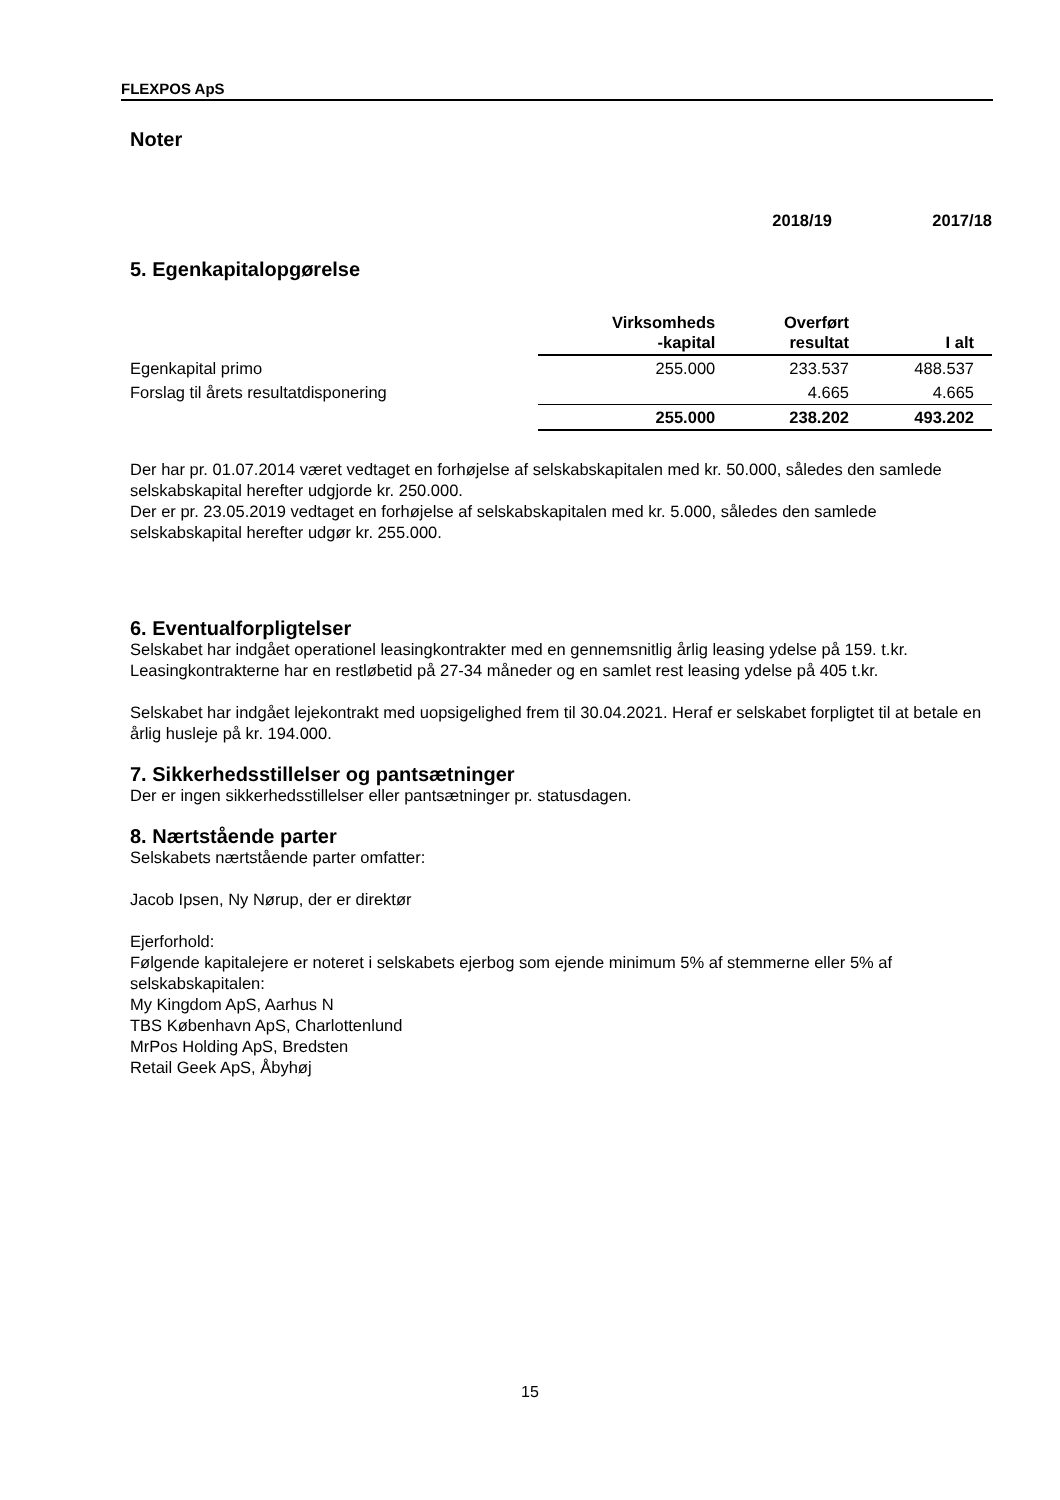FLEXPOS ApS
Noter
2018/19 2017/18
5. Egenkapitalopgørelse
| | Virksomheds -kapital | Overført resultat | I alt |
| Egenkapital primo | 255.000 | 233.537 | 488.537 |
| Forslag til årets resultatdisponering | | 4.665 | 4.665 |
| | 255.000 | 238.202 | 493.202 |
Der har pr. 01.07.2014 været vedtaget en forhøjelse af selskabskapitalen med kr. 50.000, således den samlede selskabskapital herefter udgjorde kr. 250.000.
Der er pr. 23.05.2019 vedtaget en forhøjelse af selskabskapitalen med kr. 5.000, således den samlede selskabskapital herefter udgør kr. 255.000.
6. Eventualforpligtelser
Selskabet har indgået operationel leasingkontrakter med en gennemsnitlig årlig leasing ydelse på 159. t.kr. Leasingkontrakterne har en restløbetid på 27-34 måneder og en samlet rest leasing ydelse på 405 t.kr.
Selskabet har indgået lejekontrakt med uopsigelighed frem til 30.04.2021. Heraf er selskabet forpligtet til at betale en årlig husleje på kr. 194.000.
7. Sikkerhedsstillelser og pantsætninger
Der er ingen sikkerhedsstillelser eller pantsætninger pr. statusdagen.
8. Nærtstående parter
Selskabets nærtstående parter omfatter:
Jacob Ipsen, Ny Nørup, der er direktør
Ejerforhold:
Følgende kapitalejere er noteret i selskabets ejerbog som ejende minimum 5% af stemmerne eller 5% af selskabskapitalen:
My Kingdom ApS, Aarhus N
TBS København ApS, Charlottenlund
MrPos Holding ApS, Bredsten
Retail Geek ApS, Åbyhøj
15